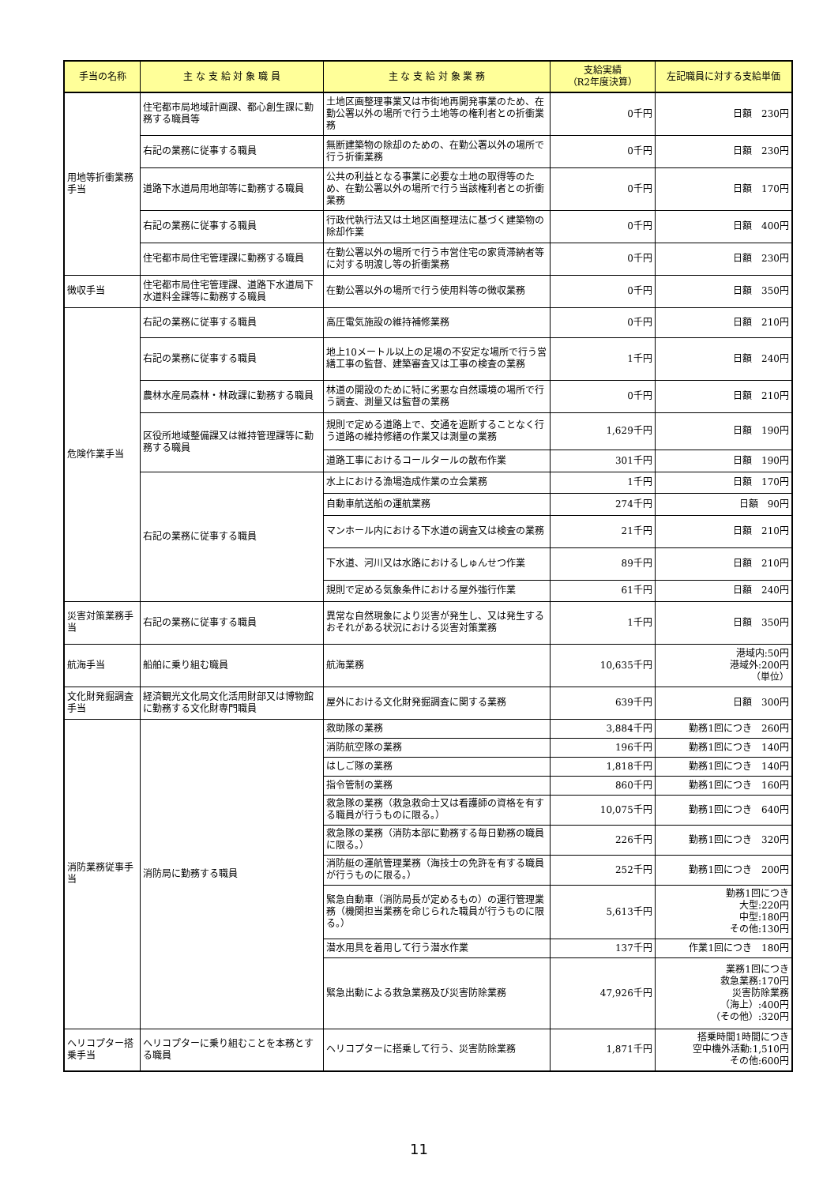| 手当の名称 | 主 な 支 給 対 象 職 員 | 主 な 支 給 対 象 業 務 | 支給実績 （R2年度決算） | 左記職員に対する支給単価 |
| --- | --- | --- | --- | --- |
| 用地等折衝業務手当 | 住宅都市局地域計画課、都心創生課に勤務する職員等 | 土地区画整理事業又は市街地再開発事業のため、在勤公署以外の場所で行う土地等の権利者との折衝業務 | 0千円 | 日額 230円 |
| | 右記の業務に従事する職員 | 無断建築物の除却のための、在勤公署以外の場所で行う折衝業務 | 0千円 | 日額 230円 |
| | 道路下水道局用地部等に勤務する職員 | 公共の利益となる事業に必要な土地の取得等のため、在勤公署以外の場所で行う当該権利者との折衝業務 | 0千円 | 日額 170円 |
| | 右記の業務に従事する職員 | 行政代執行法又は土地区画整理法に基づく建築物の除却作業 | 0千円 | 日額 400円 |
| | 住宅都市局住宅管理課に勤務する職員 | 在勤公署以外の場所で行う市営住宅の家賃滞納者等に対する明渡し等の折衝業務 | 0千円 | 日額 230円 |
| 徴収手当 | 住宅都市局住宅管理課、道路下水道局下水道料金課等に勤務する職員 | 在勤公署以外の場所で行う使用料等の徴収業務 | 0千円 | 日額 350円 |
| 危険作業手当 | 右記の業務に従事する職員 | 高圧電気施設の維持補修業務 | 0千円 | 日額 210円 |
| | 右記の業務に従事する職員 | 地上10メートル以上の足場の不安定な場所で行う営繕工事の監督、建築審査又は工事の検査の業務 | 1千円 | 日額 240円 |
| | 農林水産局森林・林政課に勤務する職員 | 林道の開設のために特に劣悪な自然環境の場所で行う調査、測量又は監督の業務 | 0千円 | 日額 210円 |
| | 区役所地域整備課又は維持管理課等に勤務する職員 | 規則で定める道路上で、交通を遮断することなく行う道路の維持修繕の作業又は測量の業務 | 1,629千円 | 日額 190円 |
| | | 道路工事におけるコールタールの散布作業 | 301千円 | 日額 190円 |
| | 右記の業務に従事する職員 | 水上における漁場造成作業の立会業務 | 1千円 | 日額 170円 |
| | | 自動車航送船の運航業務 | 274千円 | 日額 90円 |
| | | マンホール内における下水道の調査又は検査の業務 | 21千円 | 日額 210円 |
| | | 下水道、河川又は水路におけるしゅんせつ作業 | 89千円 | 日額 210円 |
| | | 規則で定める気象条件における屋外強行作業 | 61千円 | 日額 240円 |
| 災害対策業務手当 | 右記の業務に従事する職員 | 異常な自然現象により災害が発生し、又は発生するおそれがある状況における災害対策業務 | 1千円 | 日額 350円 |
| 航海手当 | 船舶に乗り組む職員 | 航海業務 | 10,635千円 | 港域内:50円 港域外:200円 （単位） |
| 文化財発掘調査手当 | 経済観光文化局文化活用財部又は博物館に勤務する文化財専門職員 | 屋外における文化財発掘調査に関する業務 | 639千円 | 日額 300円 |
| 消防業務従事手当 | 消防局に勤務する職員 | 救助隊の業務 | 3,884千円 | 勤務1回につき 260円 |
| | | 消防航空隊の業務 | 196千円 | 勤務1回につき 140円 |
| | | はしご隊の業務 | 1,818千円 | 勤務1回につき 140円 |
| | | 指令管制の業務 | 860千円 | 勤務1回につき 160円 |
| | | 救急隊の業務（救急救命士又は看護師の資格を有する職員が行うものに限る。） | 10,075千円 | 勤務1回につき 640円 |
| | | 救急隊の業務（消防本部に勤務する毎日勤務の職員に限る。） | 226千円 | 勤務1回につき 320円 |
| | | 消防艇の運航管理業務（海技士の免許を有する職員が行うものに限る。） | 252千円 | 勤務1回につき 200円 |
| | | 緊急自動車（消防局長が定めるもの）の運行管理業務（機関担当業務を命じられた職員が行うものに限る。） | 5,613千円 | 勤務1回につき 大型:220円 中型:180円 その他:130円 |
| | | 潜水用具を着用して行う潜水作業 | 137千円 | 作業1回につき 180円 |
| | | 緊急出動による救急業務及び災害防除業務 | 47,926千円 | 業務1回につき 救急業務:170円 災害防除業務 （海上）:400円 （その他）:320円 |
| ヘリコプター搭乗手当 | ヘリコプターに乗り組むことを本務とする職員 | ヘリコプターに搭乗して行う、災害防除業務 | 1,871千円 | 搭乗時間1時間につき 空中機外活動:1,510円 その他:600円 |
11